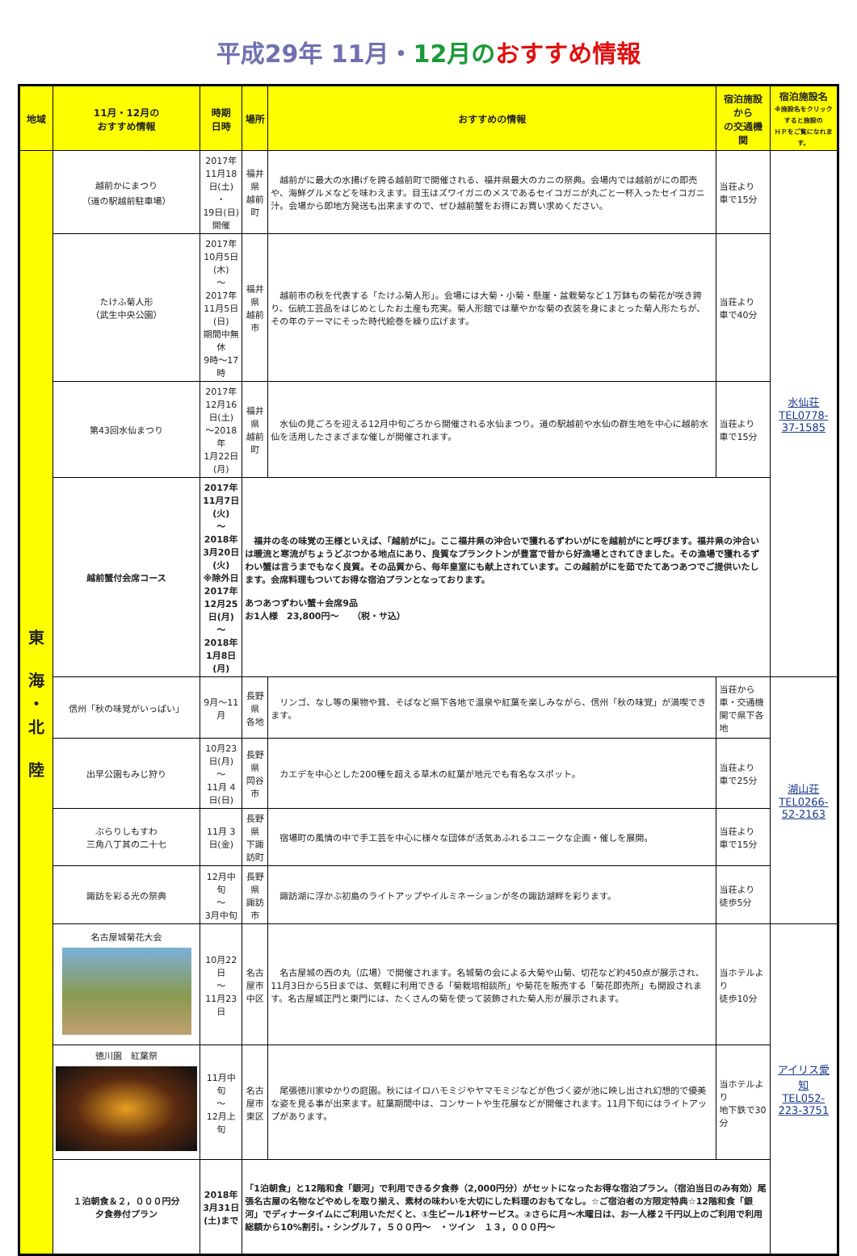平成29年 11月・12月の おすすめ情報
| 地域 | 11月・12月の おすすめ情報 | 時期 日時 | 場所 | おすすめの情報 | 宿泊施設から の交通機関 | 宿泊施設名 ※施設名をクリックすると施設の ＨＰをご覧になれます。 |
| --- | --- | --- | --- | --- | --- | --- |
| 東 海 ・ 北 陸 | 越前かにまつり （道の駅越前駐車場） | 2017年 11月18日(土) ・ 19日(日)開催 | 福井県 越前町 | 越前がに最大の水揚げを誇る越前町で開催される、福井県最大のカニの祭典。会場内では越前がにの即売や、海鮮グルメなどを味わえます。目玉はズワイガニのメスであるセイコガニが丸ごと一杯入ったセイコガニ汁。会場から即地方発送も出来ますので、ぜひ越前蟹をお得にお買い求めください。 | 当荘より 車で15分 | 水仙荘 TEL0778-37-1585 |
| | たけふ菊人形 （武生中央公園） | 2017年 10月5日(木) ～ 2017年 11月5日(日) 期間中無休 9時～17時 | 福井県 越前市 | 越前市の秋を代表する「たけふ菊人形」。会場には大菊・小菊・懸崖・盆栽菊など１万鉢もの菊花が咲き誇り、伝統工芸品をはじめとしたお土産も充実。菊人形館では華やかな菊の衣装を身にまとった菊人形たちが、その年のテーマにそった時代絵巻を繰り広げます。 | 当荘より 車で40分 | |
| | 第43回水仙まつり | 2017年 12月16日(土) ～2018年 1月22日(月) | 福井県 越前町 | 水仙の見ごろを迎える12月中旬ごろから開催される水仙まつり。道の駅越前や水仙の群生地を中心に越前水仙を活用したさまざまな催しが開催されます。 | 当荘より 車で15分 | |
| | 越前蟹付会席コース | 2017年 11月7日(火) ～ 2018年 3月20日(火) ※除外日2017年 12月25日(月) ～ 2018年 1月8日(月) | 福井の冬の味覚の王様といえば、「越前がに」。ここ福井県の沖合いで獲れるずわいがにを越前がにと呼びます。福井県の沖合いは暖流と寒流がちょうどぶつかる地点にあり、良質なプランクトンが豊富で昔から好漁場とされてきました。その漁場で獲れるずわい蟹は言うまでもなく良質。その品質から、毎年皇室にも献上されています。この越前がにを茹でたてあつあつでご提供いたします。会席料理もついてお得な宿泊プランとなっております。 あつあつずわい蟹＋会席9品 お1人様 23,800円～ （税・サ込） | | | |
| | 信州「秋の味覚がいっぱい」 | 9月～11月 | 長野県 各地 | リンゴ、なし等の果物や茸、そばなど県下各地で温泉や紅葉を楽しみながら、信州「秋の味覚」が満喫できます。 | 当荘から 車・交通機関で県下各地 | 湖山荘 TEL0266-52-2163 |
| | 出早公園もみじ狩り | 10月23日(月) ～ 11月 4日(日) | 長野県 岡谷市 | カエデを中心とした200種を超える草木の紅葉が地元でも有名なスポット。 | 当荘より 車で25分 | |
| | ぶらりしもすわ 三角八丁其の二十七 | 11月 3日(金) | 長野県 下諏訪町 | 宿場町の風情の中で手工芸を中心に様々な団体が活気あふれるユニークな企画・催しを展開。 | 当荘より 車で15分 | |
| | 諏訪を彩る光の祭典 | 12月中旬 ～ 3月中旬 | 長野県 諏訪市 | 諏訪湖に浮かぶ初島のライトアップやイルミネーションが冬の諏訪湖畔を彩ります。 | 当荘より 徒歩5分 | |
| | 名古屋城菊花大会 | 10月22日 ～ 11月23日 | 名古屋市 中区 | 名古屋城の西の丸（広場）で開催されます。名城菊の会による大菊や山菊、切花など約450点が展示され、11月3日から5日までは、気軽に利用できる「菊栽培相談所」や菊花を販売する「菊花即売所」も開設されます。名古屋城正門と東門には、たくさんの菊を使って装飾された菊人形が展示されます。 | 当ホテルより 徒歩10分 | アイリス愛知 TEL052-223-3751 |
| | 徳川園 紅葉祭 | 11月中旬 ～ 12月上旬 | 名古屋市 東区 | 尾張徳川家ゆかりの庭園。秋にはイロハモミジやヤマモミジなどが色づく姿が池に映し出され幻想的で優美な姿を見る事が出来ます。紅葉期間中は、コンサートや生花展などが開催されます。11月下旬にはライトアップがあります。 | 当ホテルより 地下鉄で30分 | |
| | １泊朝食＆２，０００円分 夕食券付プラン | 2018年 3月31日(土)まで | 「1泊朝食」と12階和食「銀河」で利用できる夕食券（2,000円分）がセットになったお得な宿泊プラン。（宿泊当日のみ有効）尾張名古屋の名物などやめしを取り揃え、素材の味わいを大切にした料理のおもてなし。☆ご宿泊者の方限定特典☆12階和食「銀河」でディナータイムにご利用いただくと、①生ビール1杯サービス。②さらに月～木曜日は、お一人様２千円以上のご利用で利用総額から10%割引。・シングル７，５００円～ ・ツイン １３，０００円～ | | | |